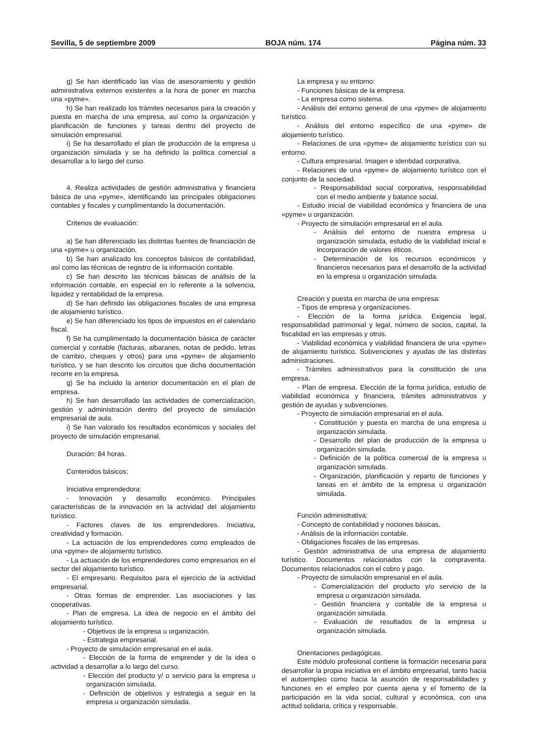Sevilla, 5 de septiembre 2009 BOJA núm. 174 Página núm. 33
g) Se han identificado las vías de asesoramiento y gestión administrativa externos existentes a la hora de poner en marcha una «pyme».
h) Se han realizado los trámites necesarios para la creación y puesta en marcha de una empresa, así como la organización y planificación de funciones y tareas dentro del proyecto de simulación empresarial.
i) Se ha desarrollado el plan de producción de la empresa u organización simulada y se ha definido la política comercial a desarrollar a lo largo del curso.
4. Realiza actividades de gestión administrativa y financiera básica de una «pyme», identificando las principales obligaciones contables y fiscales y cumplimentando la documentación.
Criterios de evaluación:
a) Se han diferenciado las distintas fuentes de financiación de una «pyme» u organización.
b) Se han analizado los conceptos básicos de contabilidad, así como las técnicas de registro de la información contable.
c) Se han descrito las técnicas básicas de análisis de la información contable, en especial en lo referente a la solvencia, liquidez y rentabilidad de la empresa.
d) Se han definido las obligaciones fiscales de una empresa de alojamiento turístico.
e) Se han diferenciado los tipos de impuestos en el calendario fiscal.
f) Se ha cumplimentado la documentación básica de carácter comercial y contable (facturas, albaranes, notas de pedido, letras de cambio, cheques y otros) para una «pyme» de alojamiento turístico, y se han descrito los circuitos que dicha documentación recorre en la empresa.
g) Se ha incluido la anterior documentación en el plan de empresa.
h) Se han desarrollado las actividades de comercialización, gestión y administración dentro del proyecto de simulación empresarial de aula.
i) Se han valorado los resultados económicos y sociales del proyecto de simulación empresarial.
Duración: 84 horas.
Contenidos básicos:
Iniciativa emprendedora:
- Innovación y desarrollo económico. Principales características de la innovación en la actividad del alojamiento turístico.
- Factores claves de los emprendedores. Iniciativa, creatividad y formación.
- La actuación de los emprendedores como empleados de una «pyme» de alojamiento turístico.
- La actuación de los emprendedores como empresarios en el sector del alojamiento turístico.
- El empresario. Requisitos para el ejercicio de la actividad empresarial.
- Otras formas de emprender. Las asociaciones y las cooperativas.
- Plan de empresa. La idea de negocio en el ámbito del alojamiento turístico.
- Objetivos de la empresa u organización.
- Estrategia empresarial.
- Proyecto de simulación empresarial en el aula.
- Elección de la forma de emprender y de la idea o actividad a desarrollar a lo largo del curso.
- Elección del producto y/ o servicio para la empresa u organización simulada.
- Definición de objetivos y estrategia a seguir en la empresa u organización simulada.
La empresa y su entorno:
- Funciones básicas de la empresa.
- La empresa como sistema.
- Análisis del entorno general de una «pyme» de alojamiento turístico.
- Análisis del entorno específico de una «pyme» de alojamiento turístico.
- Relaciones de una «pyme» de alojamiento turístico con su entorno.
- Cultura empresarial. Imagen e identidad corporativa.
- Relaciones de una «pyme» de alojamiento turístico con el conjunto de la sociedad.
- Responsabilidad social corporativa, responsabilidad con el medio ambiente y balance social.
- Estudio inicial de viabilidad económica y financiera de una «pyme» u organización.
- Proyecto de simulación empresarial en el aula.
- Análisis del entorno de nuestra empresa u organización simulada, estudio de la viabilidad inicial e incorporación de valores éticos.
- Determinación de los recursos económicos y financieros necesarios para el desarrollo de la actividad en la empresa u organización simulada.
Creación y puesta en marcha de una empresa:
- Tipos de empresa y organizaciones.
- Elección de la forma jurídica. Exigencia legal, responsabilidad patrimonial y legal, número de socios, capital, la fiscalidad en las empresas y otros.
- Viabilidad económica y viabilidad financiera de una «pyme» de alojamiento turístico. Subvenciones y ayudas de las distintas administraciones.
- Trámites administrativos para la constitución de una empresa.
- Plan de empresa. Elección de la forma jurídica, estudio de viabilidad económica y financiera, trámites administrativos y gestión de ayudas y subvenciones.
- Proyecto de simulación empresarial en el aula.
- Constitución y puesta en marcha de una empresa u organización simulada.
- Desarrollo del plan de producción de la empresa u organización simulada.
- Definición de la política comercial de la empresa u organización simulada.
- Organización, planificación y reparto de funciones y tareas en el ámbito de la empresa u organización simulada.
Función administrativa:
- Concepto de contabilidad y nociones básicas.
- Análisis de la información contable.
- Obligaciones fiscales de las empresas.
- Gestión administrativa de una empresa de alojamiento turístico. Documentos relacionados con la compraventa. Documentos relacionados con el cobro y pago.
- Proyecto de simulación empresarial en el aula.
- Comercialización del producto y/o servicio de la empresa u organización simulada.
- Gestión financiera y contable de la empresa u organización simulada.
- Evaluación de resultados de la empresa u organización simulada.
Orientaciones pedagógicas.
Este módulo profesional contiene la formación necesaria para desarrollar la propia iniciativa en el ámbito empresarial, tanto hacia el autoempleo como hacia la asunción de responsabilidades y funciones en el empleo por cuenta ajena y el fomento de la participación en la vida social, cultural y económica, con una actitud solidaria, crítica y responsable.